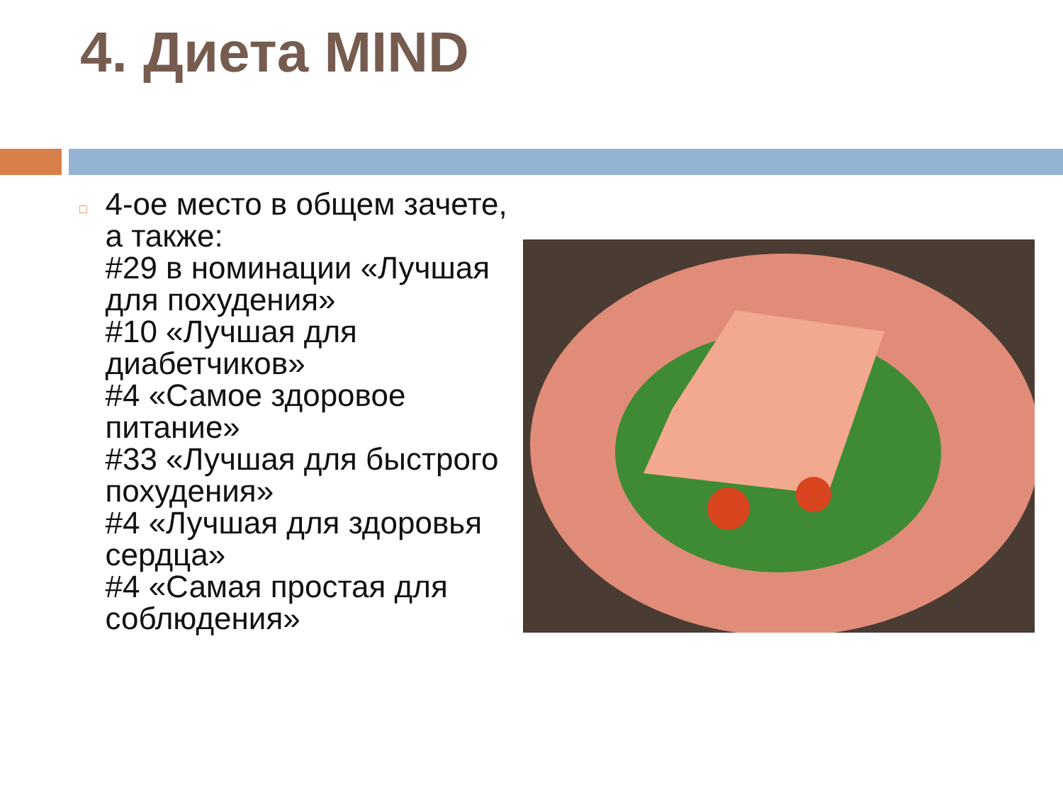4. Диета MIND
□
4-ое место в общем зачете, а также:
#29 в номинации «Лучшая для похудения»
#10 «Лучшая для диабетчиков»
#4 «Самое здоровое питание»
#33 «Лучшая для быстрого похудения»
#4 «Лучшая для здоровья сердца»
#4 «Самая простая для соблюдения»